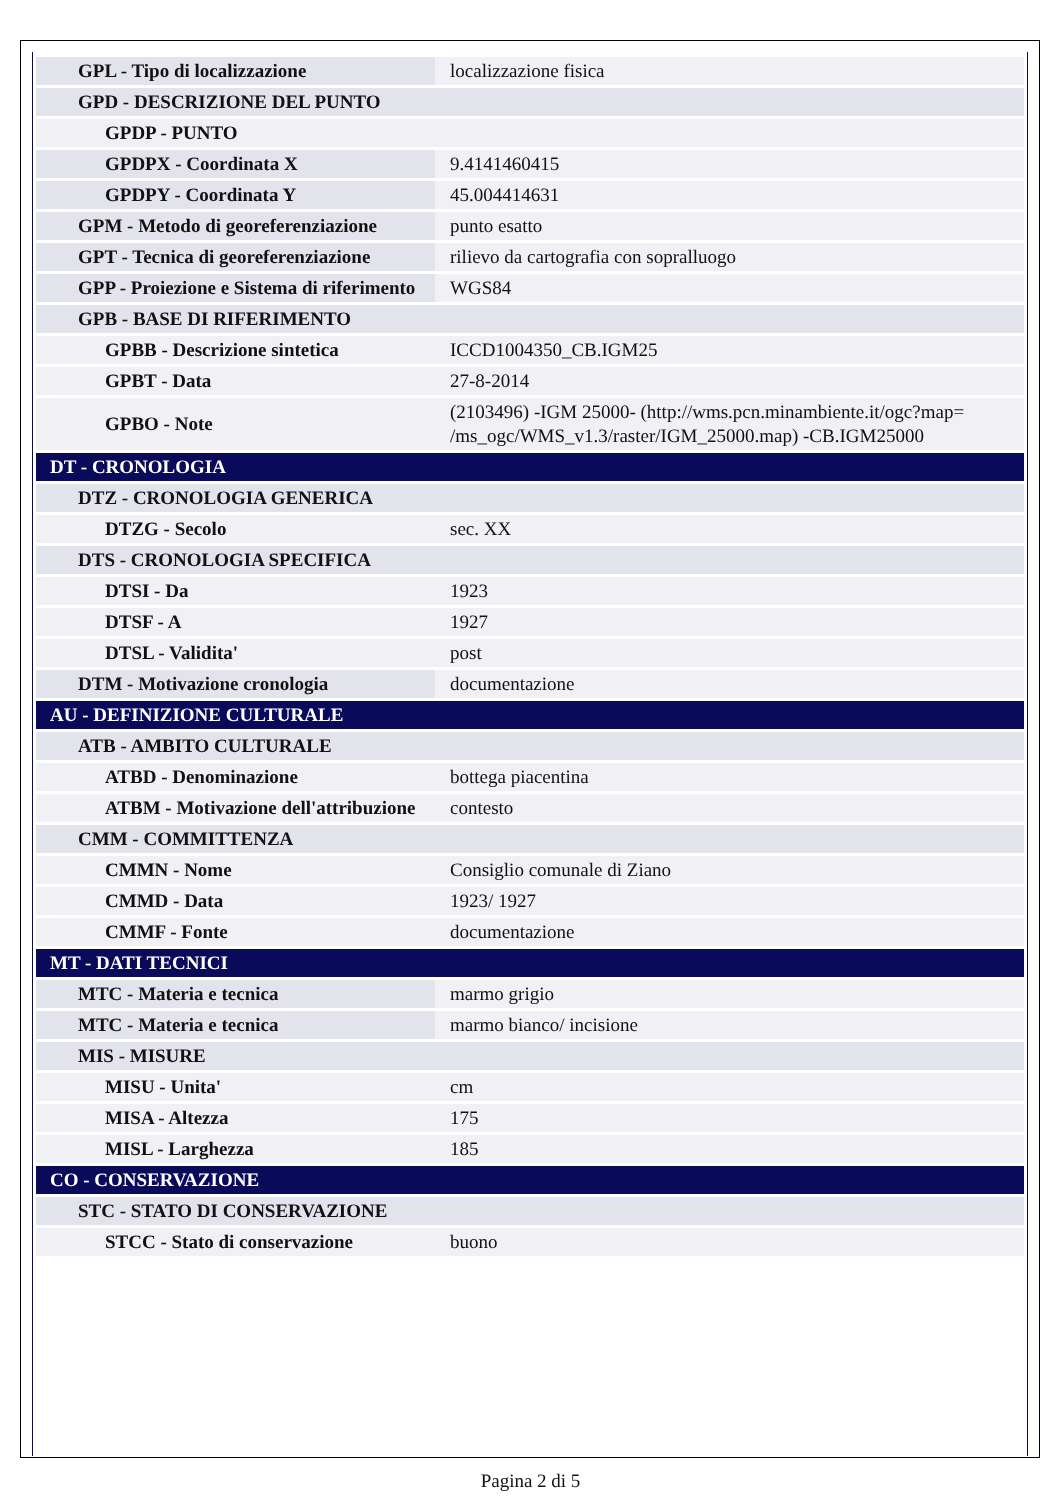| GPL - Tipo di localizzazione | localizzazione fisica |
| GPD - DESCRIZIONE DEL PUNTO | |
| GPDP - PUNTO | |
| GPDPX - Coordinata X | 9.4141460415 |
| GPDPY - Coordinata Y | 45.004414631 |
| GPM - Metodo di georeferenziazione | punto esatto |
| GPT - Tecnica di georeferenziazione | rilievo da cartografia con sopralluogo |
| GPP - Proiezione e Sistema di riferimento | WGS84 |
| GPB - BASE DI RIFERIMENTO | |
| GPBB - Descrizione sintetica | ICCD1004350_CB.IGM25 |
| GPBT - Data | 27-8-2014 |
| GPBO - Note | (2103496) -IGM 25000- (http://wms.pcn.minambiente.it/ogc?map= /ms_ogc/WMS_v1.3/raster/IGM_25000.map) -CB.IGM25000 |
| DT - CRONOLOGIA | |
| DTZ - CRONOLOGIA GENERICA | |
| DTZG - Secolo | sec. XX |
| DTS - CRONOLOGIA SPECIFICA | |
| DTSI - Da | 1923 |
| DTSF - A | 1927 |
| DTSL - Validita' | post |
| DTM - Motivazione cronologia | documentazione |
| AU - DEFINIZIONE CULTURALE | |
| ATB - AMBITO CULTURALE | |
| ATBD - Denominazione | bottega piacentina |
| ATBM - Motivazione dell'attribuzione | contesto |
| CMM - COMMITTENZA | |
| CMMN - Nome | Consiglio comunale di Ziano |
| CMMD - Data | 1923/ 1927 |
| CMMF - Fonte | documentazione |
| MT - DATI TECNICI | |
| MTC - Materia e tecnica | marmo grigio |
| MTC - Materia e tecnica | marmo bianco/ incisione |
| MIS - MISURE | |
| MISU - Unita' | cm |
| MISA - Altezza | 175 |
| MISL - Larghezza | 185 |
| CO - CONSERVAZIONE | |
| STC - STATO DI CONSERVAZIONE | |
| STCC - Stato di conservazione | buono |
Pagina 2 di 5